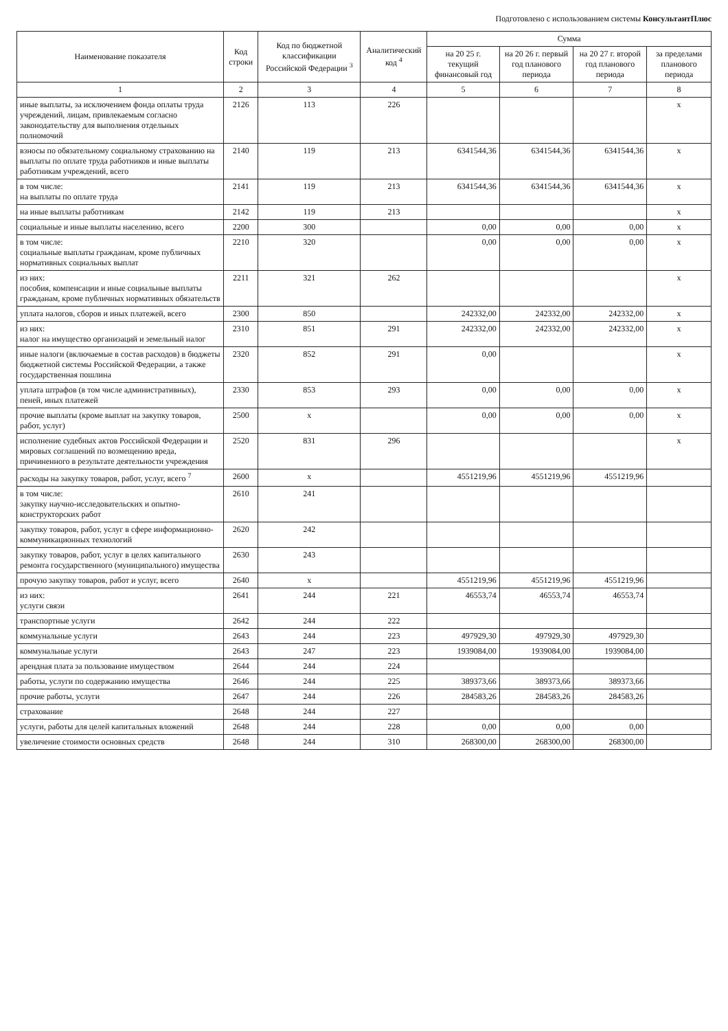Подготовлено с использованием системы КонсультантПлюс
| Наименование показателя | Код строки | Код по бюджетной классификации Российской Федерации <sup>3</sup> | Аналитический код <sup>4</sup> | Сумма | | | |
| --- | --- | --- | --- | --- | --- | --- | --- |
| | | | | на 20 25 г. текущий финансовый год | на 20 26 г. первый год планового периода | на 20 27 г. второй год планового периода | за пределами планового периода |
| 1 | 2 | 3 | 4 | 5 | 6 | 7 | 8 |
| иные выплаты, за исключением фонда оплаты труда учреждений, лицам, привлекаемым согласно законодательству для выполнения отдельных полномочий | 2126 | 113 | 226 | | | | x |
| взносы по обязательному социальному страхованию на выплаты по оплате труда работников и иные выплаты работникам учреждений, всего | 2140 | 119 | 213 | 6341544,36 | 6341544,36 | 6341544,36 | x |
| в том числе: на выплаты по оплате труда | 2141 | 119 | 213 | 6341544,36 | 6341544,36 | 6341544,36 | x |
| на иные выплаты работникам | 2142 | 119 | 213 | | | | x |
| социальные и иные выплаты населению, всего | 2200 | 300 | | 0,00 | 0,00 | 0,00 | x |
| в том числе: социальные выплаты гражданам, кроме публичных нормативных социальных выплат | 2210 | 320 | | 0,00 | 0,00 | 0,00 | x |
| из них: пособия, компенсации и иные социальные выплаты гражданам, кроме публичных нормативных обязательств | 2211 | 321 | 262 | | | | x |
| уплата налогов, сборов и иных платежей, всего | 2300 | 850 | | 242332,00 | 242332,00 | 242332,00 | x |
| из них: налог на имущество организаций и земельный налог | 2310 | 851 | 291 | 242332,00 | 242332,00 | 242332,00 | x |
| иные налоги (включаемые в состав расходов) в бюджеты бюджетной системы Российской Федерации, а также государственная пошлина | 2320 | 852 | 291 | 0,00 | | | x |
| уплата штрафов (в том числе административных), пеней, иных платежей | 2330 | 853 | 293 | 0,00 | 0,00 | 0,00 | x |
| прочие выплаты (кроме выплат на закупку товаров, работ, услуг) | 2500 | x | | 0,00 | 0,00 | 0,00 | x |
| исполнение судебных актов Российской Федерации и мировых соглашений по возмещению вреда, причиненного в результате деятельности учреждения | 2520 | 831 | 296 | | | | x |
| расходы на закупку товаров, работ, услуг, всего <sup>7</sup> | 2600 | x | | 4551219,96 | 4551219,96 | 4551219,96 | |
| в том числе: закупку научно-исследовательских и опытно-конструкторских работ | 2610 | 241 | | | | | |
| закупку товаров, работ, услуг в сфере информационно-коммуникационных технологий | 2620 | 242 | | | | | |
| закупку товаров, работ, услуг в целях капитального ремонта государственного (муниципального) имущества | 2630 | 243 | | | | | |
| прочую закупку товаров, работ и услуг, всего | 2640 | x | | 4551219,96 | 4551219,96 | 4551219,96 | |
| из них: услуги связи | 2641 | 244 | 221 | 46553,74 | 46553,74 | 46553,74 | |
| транспортные услуги | 2642 | 244 | 222 | | | | |
| коммунальные услуги | 2643 | 244 | 223 | 497929,30 | 497929,30 | 497929,30 | |
| коммунальные услуги | 2643 | 247 | 223 | 1939084,00 | 1939084,00 | 1939084,00 | |
| арендная плата за пользование имуществом | 2644 | 244 | 224 | | | | |
| работы, услуги по содержанию имущества | 2646 | 244 | 225 | 389373,66 | 389373,66 | 389373,66 | |
| прочие работы, услуги | 2647 | 244 | 226 | 284583,26 | 284583,26 | 284583,26 | |
| страхование | 2648 | 244 | 227 | | | | |
| услуги, работы для целей капитальных вложений | 2648 | 244 | 228 | 0,00 | 0,00 | 0,00 | |
| увеличение стоимости основных средств | 2648 | 244 | 310 | 268300,00 | 268300,00 | 268300,00 | |